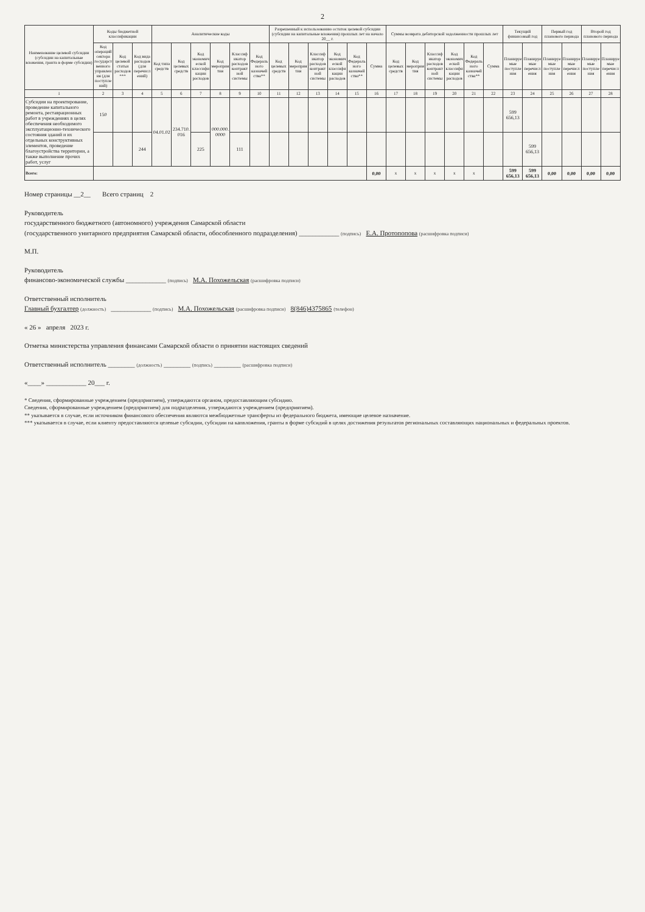2
| Наименование целевой субсидии (субсидии на капитальные вложения, гранта в форме субсидии) | Коды бюджетной классификации | | | Аналитические коды | | | | | | Разрешенный к использованию остаток целевой субсидии (субсидии на капитальные вложения) прошлых лет на начало 20__ г. | | | | | | Суммы возврата дебиторской задолженности прошлых лет | | | | | | Текущий финансовый год | | Первый год планового периода | | Второй год планового периода | |
| --- | --- | --- | --- | --- | --- | --- | --- | --- | --- | --- | --- | --- | --- | --- | --- | --- | --- | --- | --- | --- | --- | --- | --- | --- | --- | --- | --- |
| | Код операций сектора государственного управления (для поступлений) | Код целевой статьи расходов*** | Код вида расходов (для перечислений) | Код типа средств | Код целевых средств | Код экономической классификации расходов | Код мероприятия | Классификатор расходов контрактной системы | Код Федерального казначейства** | Код целевых средств | Код мероприятия | Классификатор расходов контрактной системы | Код экономической классификации расходов | Код Федерального казначейства** | Сумма | Код целевых средств | Код мероприятия | Классификатор расходов контрактной системы | Код экономической классификации расходов | Код Федерального казначейства** | Сумма | Планируемые поступления | Планируемые перечисления | Планируемые поступления | Планируемые перечисления | Планируемые поступления | Планируемые перечисления |
| 1 | 2 | 3 | 4 | 5 | 6 | 7 | 8 | 9 | 10 | 11 | 12 | 13 | 14 | 15 | 16 | 17 | 18 | 19 | 20 | 21 | 22 | 23 | 24 | 25 | 26 | 27 | 28 |
| Субсидии на проектирование, проведение капитального ремонта, реставрационных работ в учреждениях в целях обеспечения необходимого эксплуатационно-технического состояния зданий и их отдельных конструктивных элементов, проведение благоустройства территории, а также выполнение прочих работ, услуг | 150 | | | 04.01.02 | 234.710.016 | | 000.000.0000 | | | | | | | | | | | | | | | 599 656,13 | | | | | |
| | | | 244 | | | 225 | | 111 | | | | | | | | | | | | | | | 599 656,13 | | | | |
| Всего: | | | | | | | | | | | | | | | 0,00 | x | x | x | x | x | | 599 656,13 | 599 656,13 | 0,00 | 0,00 | 0,00 | 0,00 |
Номер страницы __2__ Всего страниц 2
Руководитель
государственного бюджетного (автономного) учреждения Самарской области
(государственного унитарного предприятия Самарской области, обособленного подразделения) ____________ (подпись) Е.А. Протопопова (расшифровка подписи)
М.П.
Руководитель
финансово-экономической службы ____________ (подпись) М.А. Похожельская (расшифровка подписи)
Ответственный исполнитель
Главный бухгалтер (должность) ____________ (подпись) М.А. Похожельская (расшифровка подписи) 8(846)4375865 (телефон)
« 26 » апреля 2023 г.
Отметка министерства управления финансами Самарской области о принятии настоящих сведений
Ответственный исполнитель ________ (должность) ________ (подпись) ________ (расшифровка подписи)
«____» ____________ 20___ г.
* Сведения, сформированные учреждением (предприятием), утверждаются органом, предоставляющим субсидию.
Сведения, сформированные учреждением (предприятием) для подразделения, утверждаются учреждением (предприятием).
** указывается в случае, если источником финансового обеспечения являются межбюджетные трансферты из федерального бюджета, имеющие целевое назначение.
*** указывается в случае, если клиенту предоставляются целевые субсидии, субсидии на капвложения, гранты в форме субсидий в целях достижения результатов региональных составляющих национальных и федеральных проектов.